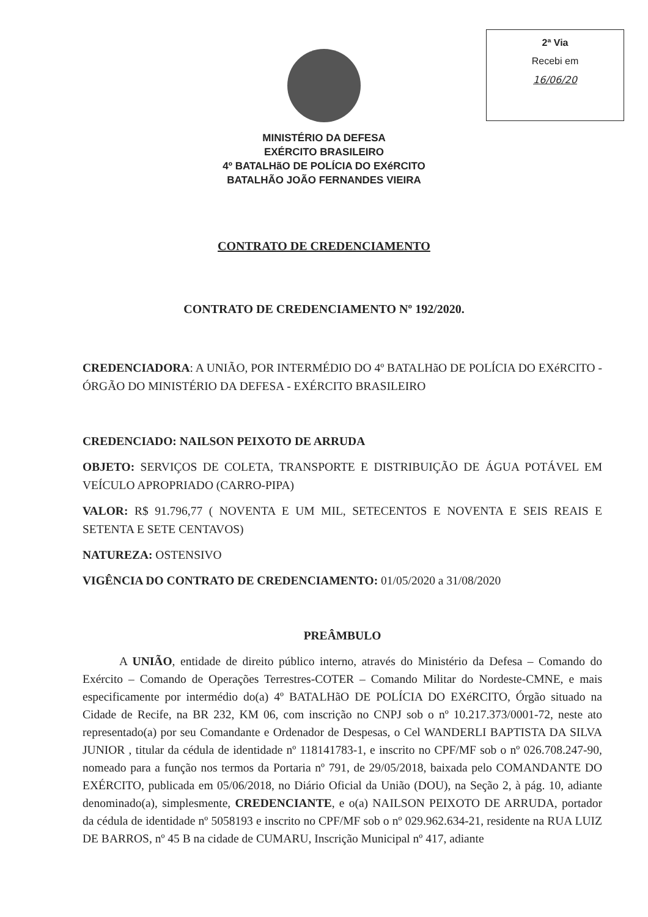2ª Via
Recebi em
16/06/20
MINISTÉRIO DA DEFESA
EXÉRCITO BRASILEIRO
4º BATALHãO DE POLÍCIA DO EXéRCITO
BATALHÃO JOÃO FERNANDES VIEIRA
CONTRATO DE CREDENCIAMENTO
CONTRATO DE CREDENCIAMENTO Nº 192/2020.
CREDENCIADORA: A UNIÃO, POR INTERMÉDIO DO 4º BATALHãO DE POLÍCIA DO EXéRCITO - ÓRGÃO DO MINISTÉRIO DA DEFESA - EXÉRCITO BRASILEIRO
CREDENCIADO: NAILSON PEIXOTO DE ARRUDA
OBJETO: SERVIÇOS DE COLETA, TRANSPORTE E DISTRIBUIÇÃO DE ÁGUA POTÁVEL EM VEÍCULO APROPRIADO (CARRO-PIPA)
VALOR: R$ 91.796,77 ( NOVENTA E UM MIL, SETECENTOS E NOVENTA E SEIS REAIS E SETENTA E SETE CENTAVOS)
NATUREZA: OSTENSIVO
VIGÊNCIA DO CONTRATO DE CREDENCIAMENTO: 01/05/2020 a 31/08/2020
PREÂMBULO
A UNIÃO, entidade de direito público interno, através do Ministério da Defesa – Comando do Exército – Comando de Operações Terrestres-COTER – Comando Militar do Nordeste-CMNE, e mais especificamente por intermédio do(a) 4º BATALHãO DE POLÍCIA DO EXéRCITO, Órgão situado na Cidade de Recife, na BR 232, KM 06, com inscrição no CNPJ sob o nº 10.217.373/0001-72, neste ato representado(a) por seu Comandante e Ordenador de Despesas, o Cel WANDERLI BAPTISTA DA SILVA JUNIOR , titular da cédula de identidade nº 118141783-1, e inscrito no CPF/MF sob o nº 026.708.247-90, nomeado para a função nos termos da Portaria nº 791, de 29/05/2018, baixada pelo COMANDANTE DO EXÉRCITO, publicada em 05/06/2018, no Diário Oficial da União (DOU), na Seção 2, à pág. 10, adiante denominado(a), simplesmente, CREDENCIANTE, e o(a) NAILSON PEIXOTO DE ARRUDA, portador da cédula de identidade nº 5058193 e inscrito no CPF/MF sob o nº 029.962.634-21, residente na RUA LUIZ DE BARROS, nº 45 B na cidade de CUMARU, Inscrição Municipal nº 417, adiante